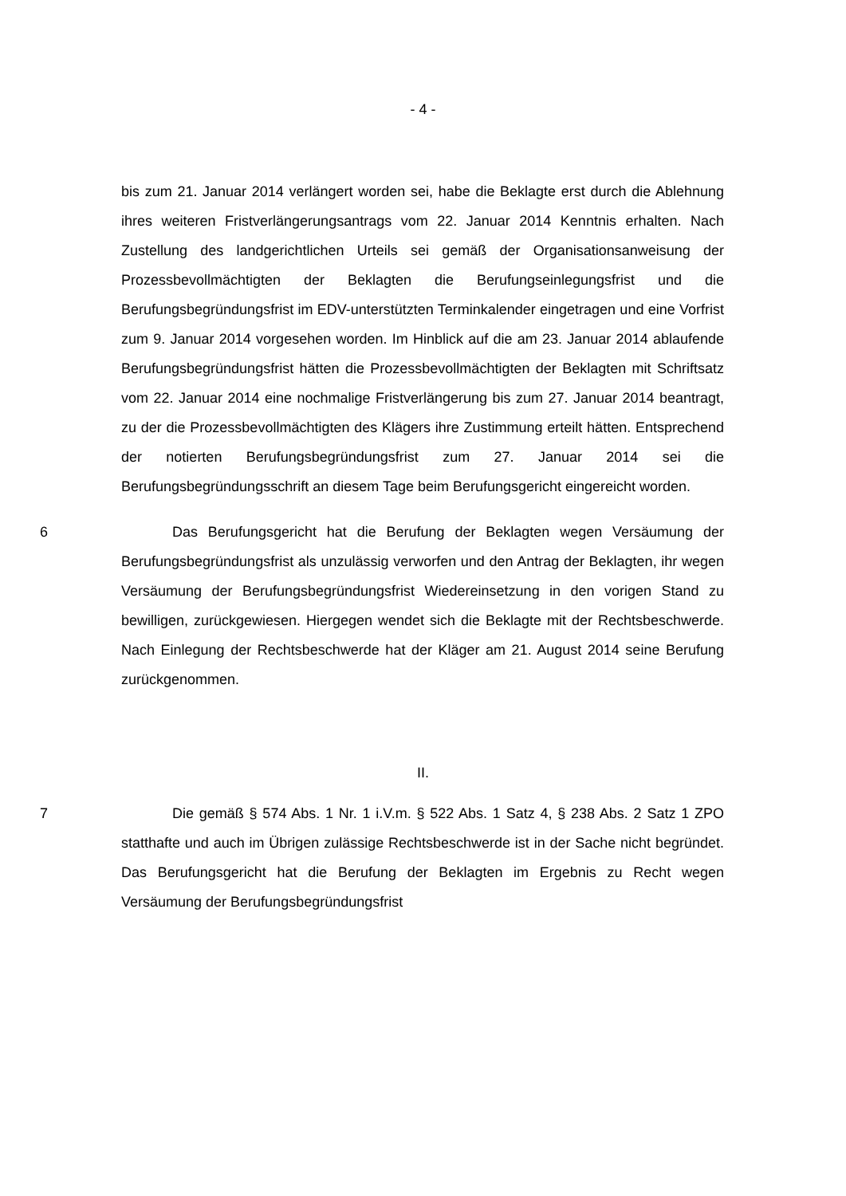- 4 -
bis zum 21. Januar 2014 verlängert worden sei, habe die Beklagte erst durch die Ablehnung ihres weiteren Fristverlängerungsantrags vom 22. Januar 2014 Kenntnis erhalten. Nach Zustellung des landgerichtlichen Urteils sei gemäß der Organisationsanweisung der Prozessbevollmächtigten der Beklagten die Berufungseinlegungsfrist und die Berufungsbegründungsfrist im EDV-unterstützten Terminkalender eingetragen und eine Vorfrist zum 9. Januar 2014 vorgesehen worden. Im Hinblick auf die am 23. Januar 2014 ablaufende Berufungsbegründungsfrist hätten die Prozessbevollmächtigten der Beklagten mit Schriftsatz vom 22. Januar 2014 eine nochmalige Fristverlängerung bis zum 27. Januar 2014 beantragt, zu der die Prozessbevollmächtigten des Klägers ihre Zustimmung erteilt hätten. Entsprechend der notierten Berufungsbegründungsfrist zum 27. Januar 2014 sei die Berufungsbegründungsschrift an diesem Tage beim Berufungsgericht eingereicht worden.
6 Das Berufungsgericht hat die Berufung der Beklagten wegen Versäumung der Berufungsbegründungsfrist als unzulässig verworfen und den Antrag der Beklagten, ihr wegen Versäumung der Berufungsbegründungsfrist Wiedereinsetzung in den vorigen Stand zu bewilligen, zurückgewiesen. Hiergegen wendet sich die Beklagte mit der Rechtsbeschwerde. Nach Einlegung der Rechtsbeschwerde hat der Kläger am 21. August 2014 seine Berufung zurückgenommen.
II.
7 Die gemäß § 574 Abs. 1 Nr. 1 i.V.m. § 522 Abs. 1 Satz 4, § 238 Abs. 2 Satz 1 ZPO statthafte und auch im Übrigen zulässige Rechtsbeschwerde ist in der Sache nicht begründet. Das Berufungsgericht hat die Berufung der Beklagten im Ergebnis zu Recht wegen Versäumung der Berufungsbegründungsfrist